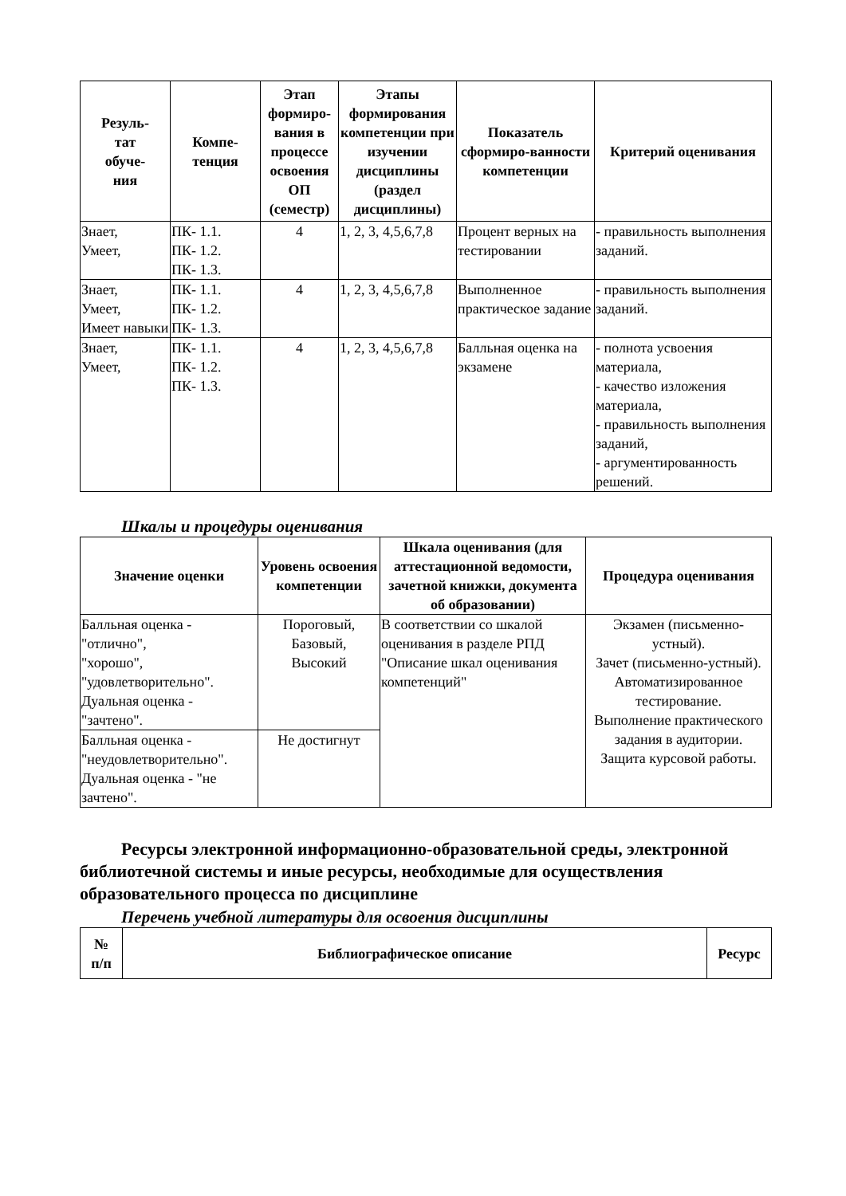| Резуль- тат обуче- ния | Компе- тенция | Этап формиро-вания в процессе освоения ОП (семестр) | Этапы формирования компетенции при изучении дисциплины (раздел дисциплины) | Показатель сформиро-ванности компетенции | Критерий оценивания |
| --- | --- | --- | --- | --- | --- |
| Знает, Умеет, | ПК- 1.1. ПК- 1.2. ПК- 1.3. | 4 | 1, 2, 3, 4,5,6,7,8 | Процент верных на тестировании | - правильность выполнения заданий. |
| Знает, Умеет, Имеет навыки | ПК- 1.1. ПК- 1.2. ПК- 1.3. | 4 | 1, 2, 3, 4,5,6,7,8 | Выполненное практическое задание | - правильность выполнения заданий. |
| Знает, Умеет, | ПК- 1.1. ПК- 1.2. ПК- 1.3. | 4 | 1, 2, 3, 4,5,6,7,8 | Балльная оценка на экзамене | - полнота усвоения материала, - качество изложения материала, - правильность выполнения заданий, - аргументированность решений. |
Шкалы и процедуры оценивания
| Значение оценки | Уровень освоения компетенции | Шкала оценивания (для аттестационной ведомости, зачетной книжки, документа об образовании) | Процедура оценивания |
| --- | --- | --- | --- |
| Балльная оценка - "отлично", "хорошо", "удовлетворительно". Дуальная оценка - "зачтено". | Пороговый, Базовый, Высокий | В соответствии со шкалой оценивания в разделе РПД "Описание шкал оценивания компетенций" | Экзамен (письменно-устный). Зачет (письменно-устный). Автоматизированное тестирование. Выполнение практического задания в аудитории. Защита курсовой работы. |
| Балльная оценка - "неудовлетворительно". Дуальная оценка - "не зачтено". | Не достигнут | | |
Ресурсы электронной информационно-образовательной среды, электронной библиотечной системы и иные ресурсы, необходимые для осуществления образовательного процесса по дисциплине
Перечень учебной литературы для освоения дисциплины
| № п/п | Библиографическое описание | Ресурс |
| --- | --- | --- |